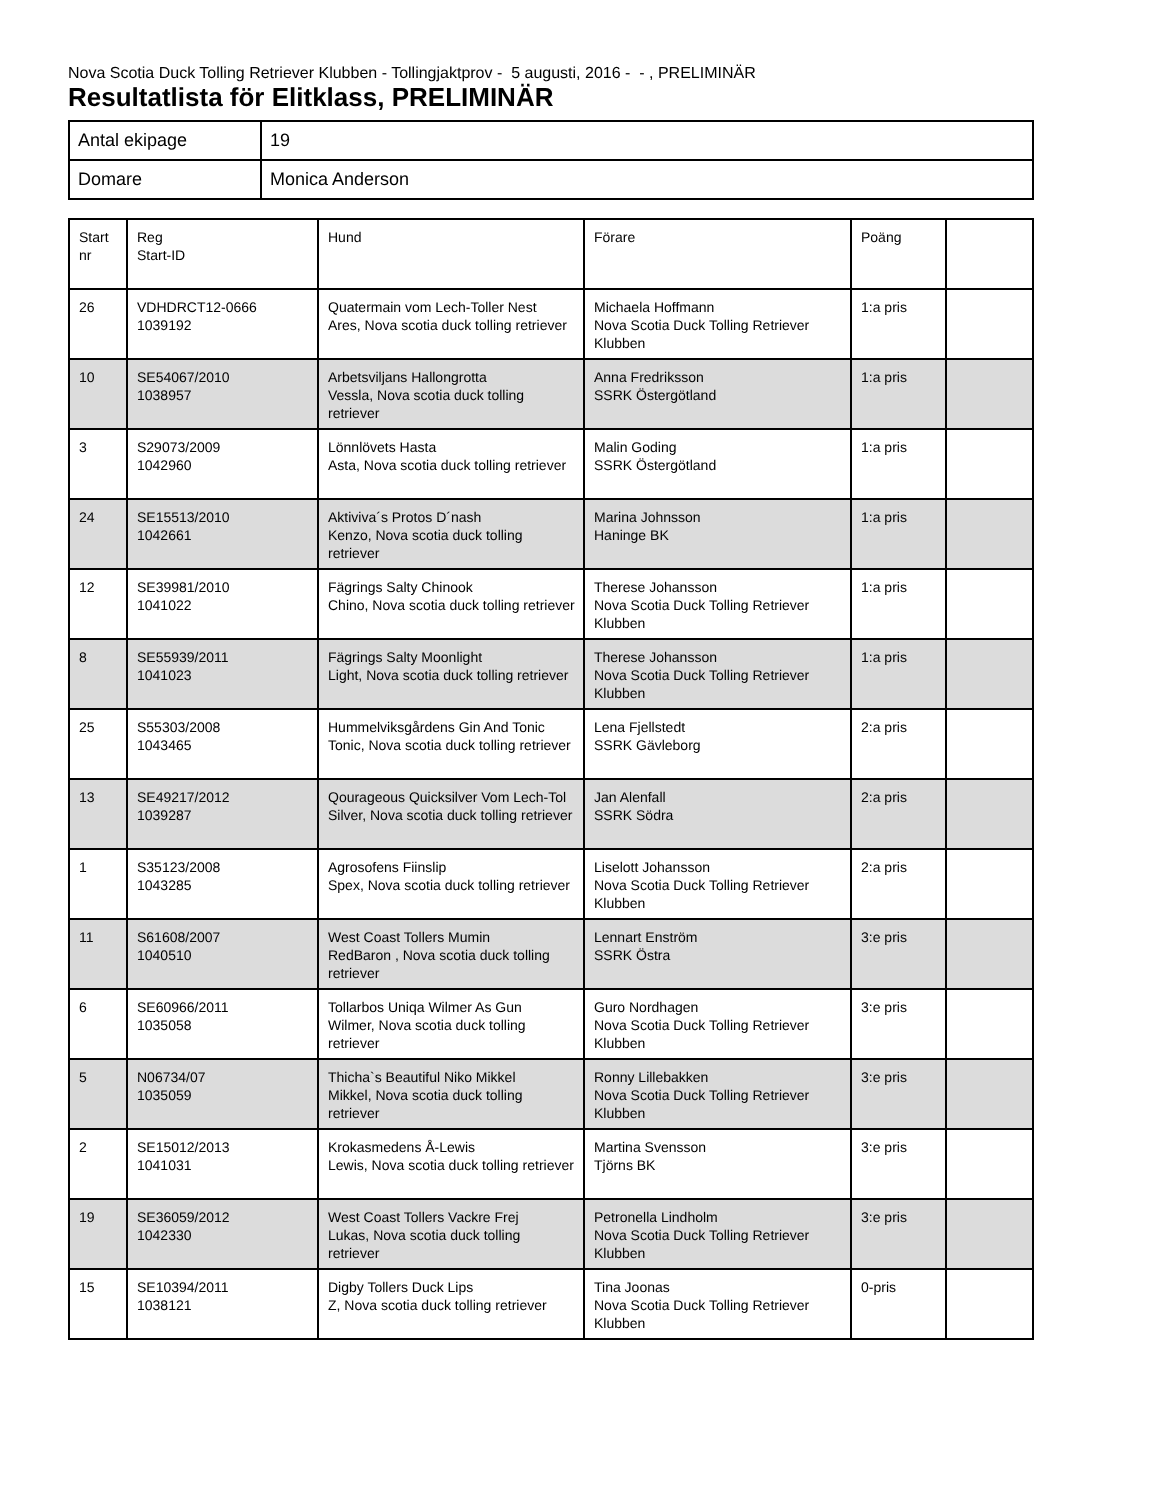Nova Scotia Duck Tolling Retriever Klubben - Tollingjaktprov - 5 augusti, 2016 - - , PRELIMINÄR
Resultatlista för Elitklass, PRELIMINÄR
| Antal ekipage | 19 |
| Domare | Monica Anderson |
| Start nr | Reg Start-ID | Hund | Förare | Poäng | |
| 26 | VDHDRCT12-0666 1039192 | Quatermain vom Lech-Toller Nest Ares, Nova scotia duck tolling retriever | Michaela Hoffmann Nova Scotia Duck Tolling Retriever Klubben | 1:a pris | |
| 10 | SE54067/2010 1038957 | Arbetsviljans Hallongrotta Vessla, Nova scotia duck tolling retriever | Anna Fredriksson SSRK Östergötland | 1:a pris | |
| 3 | S29073/2009 1042960 | Lönnlövets Hasta Asta, Nova scotia duck tolling retriever | Malin Goding SSRK Östergötland | 1:a pris | |
| 24 | SE15513/2010 1042661 | Aktiviva´s Protos D´nash Kenzo, Nova scotia duck tolling retriever | Marina Johnsson Haninge BK | 1:a pris | |
| 12 | SE39981/2010 1041022 | Fägrings Salty Chinook Chino, Nova scotia duck tolling retriever | Therese Johansson Nova Scotia Duck Tolling Retriever Klubben | 1:a pris | |
| 8 | SE55939/2011 1041023 | Fägrings Salty Moonlight Light, Nova scotia duck tolling retriever | Therese Johansson Nova Scotia Duck Tolling Retriever Klubben | 1:a pris | |
| 25 | S55303/2008 1043465 | Hummelviksgårdens Gin And Tonic Tonic, Nova scotia duck tolling retriever | Lena Fjellstedt SSRK Gävleborg | 2:a pris | |
| 13 | SE49217/2012 1039287 | Qourageous Quicksilver Vom Lech-Tol Silver, Nova scotia duck tolling retriever | Jan Alenfall SSRK Södra | 2:a pris | |
| 1 | S35123/2008 1043285 | Agrosofens Fiinslip Spex, Nova scotia duck tolling retriever | Liselott Johansson Nova Scotia Duck Tolling Retriever Klubben | 2:a pris | |
| 11 | S61608/2007 1040510 | West Coast Tollers Mumin RedBaron , Nova scotia duck tolling retriever | Lennart Enström SSRK Östra | 3:e pris | |
| 6 | SE60966/2011 1035058 | Tollarbos Uniqa Wilmer As Gun Wilmer, Nova scotia duck tolling retriever | Guro Nordhagen Nova Scotia Duck Tolling Retriever Klubben | 3:e pris | |
| 5 | N06734/07 1035059 | Thicha`s Beautiful Niko Mikkel Mikkel, Nova scotia duck tolling retriever | Ronny Lillebakken Nova Scotia Duck Tolling Retriever Klubben | 3:e pris | |
| 2 | SE15012/2013 1041031 | Krokasmedens Å-Lewis Lewis, Nova scotia duck tolling retriever | Martina Svensson Tjörns BK | 3:e pris | |
| 19 | SE36059/2012 1042330 | West Coast Tollers Vackre Frej Lukas, Nova scotia duck tolling retriever | Petronella Lindholm Nova Scotia Duck Tolling Retriever Klubben | 3:e pris | |
| 15 | SE10394/2011 1038121 | Digby Tollers Duck Lips Z, Nova scotia duck tolling retriever | Tina Joonas Nova Scotia Duck Tolling Retriever Klubben | 0-pris | |